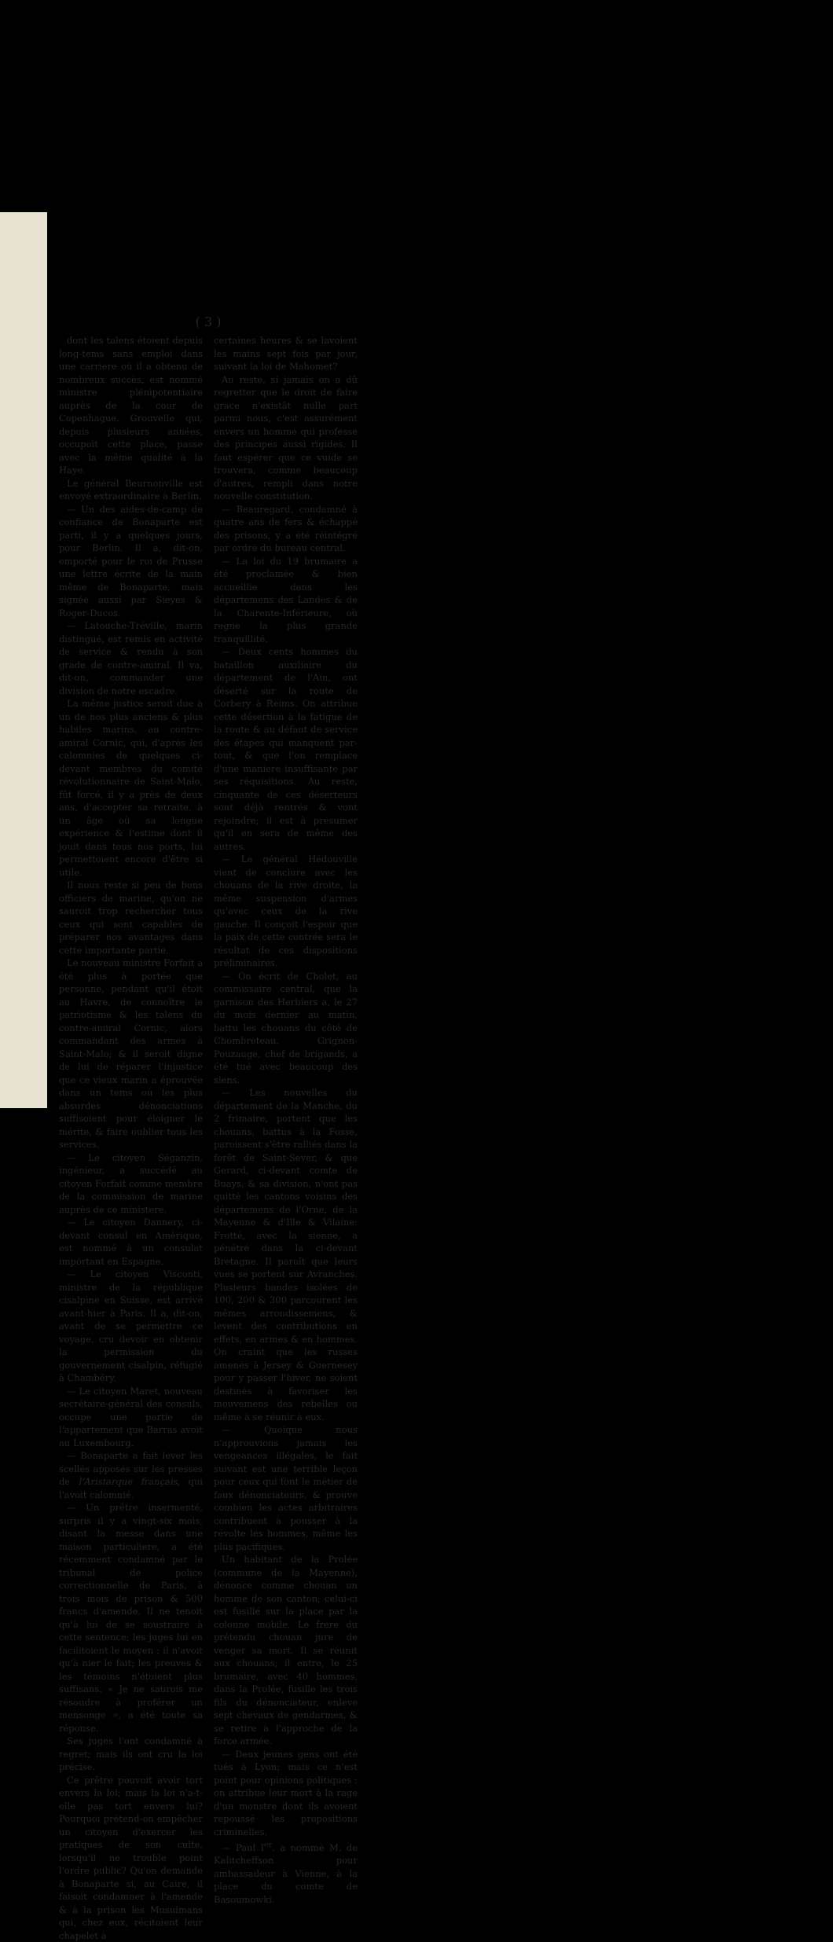( 3 )
dont les talens étoient depuis long-tems sans emploi dans une carriere où il a obtenu de nombreux succès, est nommé ministre plénipotentiaire auprès de la cour de Copenhague. Grouvelle qui, depuis plusieurs années, occupoit cette place, passe avec la même qualité à la Haye.
Le général Beurnonville est envoyé extraordinaire à Berlin.
— Un des aides-de-camp de confiance de Bonaparte est parti, il y a quelques jours, pour Berlin. Il a, dit-on, emporté pour le roi de Prusse une lettre écrite de la main même de Bonaparte, mais signée aussi par Sieyes & Roger-Ducos.
— Latouche-Tréville, marin distingué, est remis en activité de service & rendu à son grade de contre-amiral. Il va, dit-on, commander une division de notre escadre.
La même justice seroit due à un de nos plus anciens & plus habiles marins, au contre-amiral Cornic, qui, d'après les calomnies de quelques ci-devant membres du comité révolutionnaire de Saint-Malo, fût forcé, il y a près de deux ans, d'accepter sa retraite, à un âge où sa longue expérience & l'estime dont il jouit dans tous nos ports, lui permettoient encore d'être si utile.
Il nous reste si peu de bons officiers de marine, qu'on ne sauroit trop rechercher tous ceux qui sont capables de préparer nos avantages dans cette importante partie.
Le nouveau ministre Forfait a été plus à portée que personne, pendant qu'il étoit au Havre, de connoître le patriotisme & les talens du contre-amiral Cornic, alors commandant des armes à Saint-Malo; & il seroit digne de lui de réparer l'injustice que ce vieux marin a éprouvée dans un tems où les plus absurdes dénonciations suffisoient pour éloigner le mérite, & faire oublier tous les services.
— Le citoyen Séganzin, ingénieur, a succédé au citoyen Forfait comme membre de la commission de marine auprès de ce ministere.
— Le citoyen Dannery, ci-devant consul en Amérique, est nommé à un consulat important en Espagne.
— Le citoyen Visconti, ministre de la république cisalpine en Suisse, est arrivé avant-hier à Paris. Il a, dit-on, avant de se permettre ce voyage, cru devoir en obtenir la permission du gouvernement cisalpin, réfugié à Chambéry.
— Le citoyen Maret, nouveau secrétaire-général des consuls, occupe une partie de l'appartement que Barras avoit au Luxembourg.
— Bonaparte a fait lever les scellés apposés sur les presses de l'Aristarque français, qui l'avoit calomnié.
— Un prêtre insermenté, surpris il y a vingt-six mois, disant la messe dans une maison particuliere, a été récemment condamné par le tribunal de police correctionnelle de Paris, à trois mois de prison & 500 francs d'amende. Il ne tenoit qu'à lui de se soustraire à cette sentence; les juges lui en facilitoient le moyen : il n'avoit qu'à nier le fait; les preuves & les témoins n'étoient plus suffisans. « Je ne saurois me résoudre à proférer un mensonge », a été toute sa réponse.
Ses juges l'ont condamné à regret; mais ils ont cru la loi précise.
Ce prêtre pouvoit avoir tort envers la loi; mais la loi n'a-t-elle pas tort envers lui? Pourquoi prétend-on empêcher un citoyen d'exercer les pratiques de son culte, lorsqu'il ne trouble point l'ordre public? Qu'on demande à Bonaparte si, au Caire, il faisoit condamner à l'amende & à la prison les Musulmans qui, chez eux, récitoient leur chapelet à
certaines heures & se lavoient les mains sept fois par jour, suivant la loi de Mahomet?
Au reste, si jamais on a dû regretter que le droit de faire grace n'existât nulle part parmi nous, c'est assurément envers un homme qui professe des principes aussi rigides. Il faut espérer que ce vuide se trouvera, comme beaucoup d'autres, rempli dans notre nouvelle constitution.
— Beauregard, condamné à quatre ans de fers & échappé des prisons, y a été réintégré par ordre du bureau central.
— La loi du 19 brumaire a été proclamée & bien accueillie dans les départemens des Landes & de la Charente-Inférieure, où regne la plus grande tranquillité.
— Deux cents hommes du bataillon auxiliaire du département de l'Ain, ont déserté sur la route de Corbery à Reims. On attribue cette désertion à la fatigue de la route & au défaut de service des étapes qui manquent par-tout, & que l'on remplace d'une maniere insuffisante par ses réquisitions. Au reste, cinquante de ces déserteurs sont déjà rentrés & vont rejoindre; il est à présumer qu'il en sera de même des autres.
— Le général Hédouville vient de conclure avec les chouans de la rive droite, la même suspension d'armes qu'avec ceux de la rive gauche. Il conçoit l'espoir que la paix de cette contrée sera le résultat de ces dispositions préliminaires.
— On écrit de Cholet, au commissaire central, que la garnison des Herbiers a, le 27 du mois dernier au matin, battu les chouans du côté de Chombreteau. Grignon-Pouzauge, chef de brigands, a été tué avec beaucoup des siens.
— Les nouvelles du département de la Manche, du 2 frimaire, portent que les chouans, battus à la Fosse, paroissent s'être ralliés dans la forêt de Saint-Sever, & que Gerard, ci-devant comte de Buays, & sa division, n'ont pas quitté les cantons voisins des départemens de l'Orne, de la Mayenne & d'Ille & Vilaine: Frotté, avec la sienne, a pénétré dans la ci-devant Bretagne. Il paroît que leurs vues se portent sur Avranches. Plusieurs bandes isolées de 100, 200 & 300 parcourent les mêmes arrondissemens, & levent des contributions en effets, en armes & en hommes. On craint que les russes amenés à Jersey & Guernesey pour y passer l'hiver, ne soient destinés à favoriser les mouvemens des rebelles ou même à se réunir à eux.
— Quoique nous n'approuvions jamais les vengeances illégales, le fait suivant est une terrible leçon pour ceux qui font le métier de faux dénonciateurs, & prouve combien les actes arbitraires contribuent à pousser à la révolte les hommes, même les plus pacifiques.
Un habitant de la Prolée (commune de la Mayenne), dénonce comme chouan un homme de son canton; celui-ci est fusillé sur la place par la colonne mobile. Le frere du prétendu chouan jure de venger sa mort. Il se réunit aux chouans; il entre, le 25 brumaire, avec 40 hommes, dans la Prolée, fusille les trois fils du dénonciateur, enleve sept chevaux de gendarmes, & se retire à l'approche de la force armée.
— Deux jeunes gens ont été tués à Lyon; mais ce n'est point pour opinions politiques : on attribue leur mort à la rage d'un monstre dont ils avoient repoussé les propositions criminelles.
— Paul I<sup>er</sup>. a nommé M. de Kalitcheffson pour ambassadeur à Vienne, à la place du comte de Basoumowki.